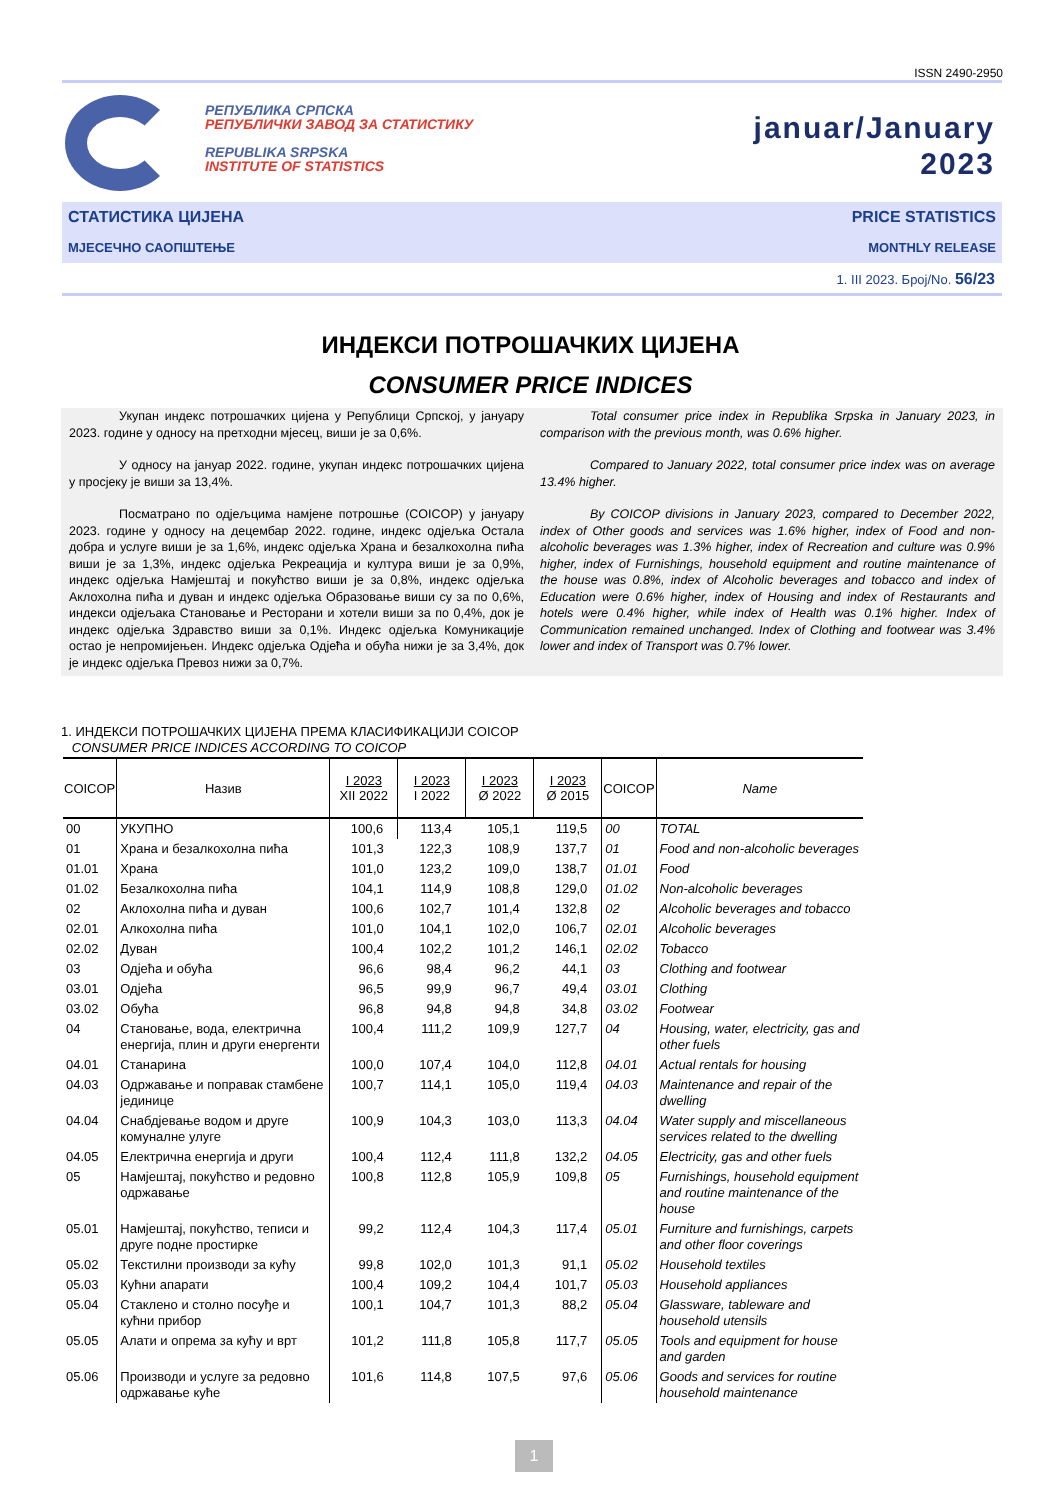ISSN 2490-2950
РЕПУБЛИКА СРПСКА
РЕПУБЛИЧКИ ЗАВОД ЗА СТАТИСТИКУ
REPUBLIKA SRPSKA
INSTITUTE OF STATISTICS
januar/January
2023
СТАТИСТИКА ЦИЈЕНА PRICE STATISTICS
МЈЕСЕЧНО САОПШТЕЊЕ MONTHLY RELEASE
1. III 2023. Број/No. 56/23
ИНДЕКСИ ПОТРОШАЧКИХ ЦИЈЕНА
CONSUMER PRICE INDICES
Укупан индекс потрошачких цијена у Републици Српској, у јануару 2023. године у односу на претходни мјесец, виши је за 0,6%.
У односу на јануар 2022. године, укупан индекс потрошачких цијена у просјеку је виши за 13,4%.
Посматрано по одјељцима намјене потрошње (COICOP) у јануару 2023. године у односу на децембар 2022. године, индекс одјељка Остала добра и услуге виши је за 1,6%, индекс одјељка Храна и безалкохолна пића виши је за 1,3%, индекс одјељка Рекреација и култура виши је за 0,9%, индекс одјељка Намјештај и покућство виши је за 0,8%, индекс одјељка Аклохолна пића и дуван и индекс одјељка Образовање виши су за по 0,6%, индекси одјељака Становање и Ресторани и хотели виши за по 0,4%, док је индекс одјељка Здравство виши за 0,1%. Индекс одјељка Комуникације остао је непромијењен. Индекс одјељка Одјећа и обућа нижи је за 3,4%, док је индекс одјељка Превоз нижи за 0,7%.
Total consumer price index in Republika Srpska in January 2023, in comparison with the previous month, was 0.6% higher.
Compared to January 2022, total consumer price index was on average 13.4% higher.
By COICOP divisions in January 2023, compared to December 2022, index of Other goods and services was 1.6% higher, index of Food and non-alcoholic beverages was 1.3% higher, index of Recreation and culture was 0.9% higher, index of Furnishings, household equipment and routine maintenance of the house was 0.8%, index of Alcoholic beverages and tobacco and index of Education were 0.6% higher, index of Housing and index of Restaurants and hotels were 0.4% higher, while index of Health was 0.1% higher. Index of Communication remained unchanged. Index of Clothing and footwear was 3.4% lower and index of Transport was 0.7% lower.
1. ИНДЕКСИ ПОТРОШАЧКИХ ЦИЈЕНА ПРЕМА КЛАСИФИКАЦИЈИ COICOP
CONSUMER PRICE INDICES ACCORDING TO COICOP
| COICOP | Назив | I 2023 XII 2022 | I 2023 I 2022 | I 2023 Ø 2022 | I 2023 Ø 2015 | COICOP | Name |
| --- | --- | --- | --- | --- | --- | --- | --- |
| 00 | УКУПНО | 100,6 | 113,4 | 105,1 | 119,5 | 00 | TOTAL |
| 01 | Храна и безалкохолна пића | 101,3 | 122,3 | 108,9 | 137,7 | 01 | Food and non-alcoholic beverages |
| 01.01 | Храна | 101,0 | 123,2 | 109,0 | 138,7 | 01.01 | Food |
| 01.02 | Безалкохолна пића | 104,1 | 114,9 | 108,8 | 129,0 | 01.02 | Non-alcoholic beverages |
| 02 | Аклохолна пића и дуван | 100,6 | 102,7 | 101,4 | 132,8 | 02 | Alcoholic beverages and tobacco |
| 02.01 | Алкохолна пића | 101,0 | 104,1 | 102,0 | 106,7 | 02.01 | Alcoholic beverages |
| 02.02 | Дуван | 100,4 | 102,2 | 101,2 | 146,1 | 02.02 | Tobacco |
| 03 | Одјећа и обућа | 96,6 | 98,4 | 96,2 | 44,1 | 03 | Clothing and footwear |
| 03.01 | Одјећа | 96,5 | 99,9 | 96,7 | 49,4 | 03.01 | Clothing |
| 03.02 | Обућа | 96,8 | 94,8 | 94,8 | 34,8 | 03.02 | Footwear |
| 04 | Становање, вода, електрична енергија, плин и други енергенти | 100,4 | 111,2 | 109,9 | 127,7 | 04 | Housing, water, electricity, gas and other fuels |
| 04.01 | Станарина | 100,0 | 107,4 | 104,0 | 112,8 | 04.01 | Actual rentals for housing |
| 04.03 | Одржавање и поправак стамбене јединице | 100,7 | 114,1 | 105,0 | 119,4 | 04.03 | Maintenance and repair of the dwelling |
| 04.04 | Снабдјевање водом и друге комуналне улуге | 100,9 | 104,3 | 103,0 | 113,3 | 04.04 | Water supply and miscellaneous services related to the dwelling |
| 04.05 | Електрична енергија и други | 100,4 | 112,4 | 111,8 | 132,2 | 04.05 | Electricity, gas and other fuels |
| 05 | Намјештај, покућство и редовно одржавање | 100,8 | 112,8 | 105,9 | 109,8 | 05 | Furnishings, household equipment and routine maintenance of the house |
| 05.01 | Намјештај, покућство, теписи и друге подне простирке | 99,2 | 112,4 | 104,3 | 117,4 | 05.01 | Furniture and furnishings, carpets and other floor coverings |
| 05.02 | Текстилни производи за кућу | 99,8 | 102,0 | 101,3 | 91,1 | 05.02 | Household textiles |
| 05.03 | Кућни апарати | 100,4 | 109,2 | 104,4 | 101,7 | 05.03 | Household appliances |
| 05.04 | Стаклено и столно посуђе и кућни прибор | 100,1 | 104,7 | 101,3 | 88,2 | 05.04 | Glassware, tableware and household utensils |
| 05.05 | Алати и опрема за кућу и врт | 101,2 | 111,8 | 105,8 | 117,7 | 05.05 | Tools and equipment for house and garden |
| 05.06 | Производи и услуге за редовно одржавање куће | 101,6 | 114,8 | 107,5 | 97,6 | 05.06 | Goods and services for routine household maintenance |
1